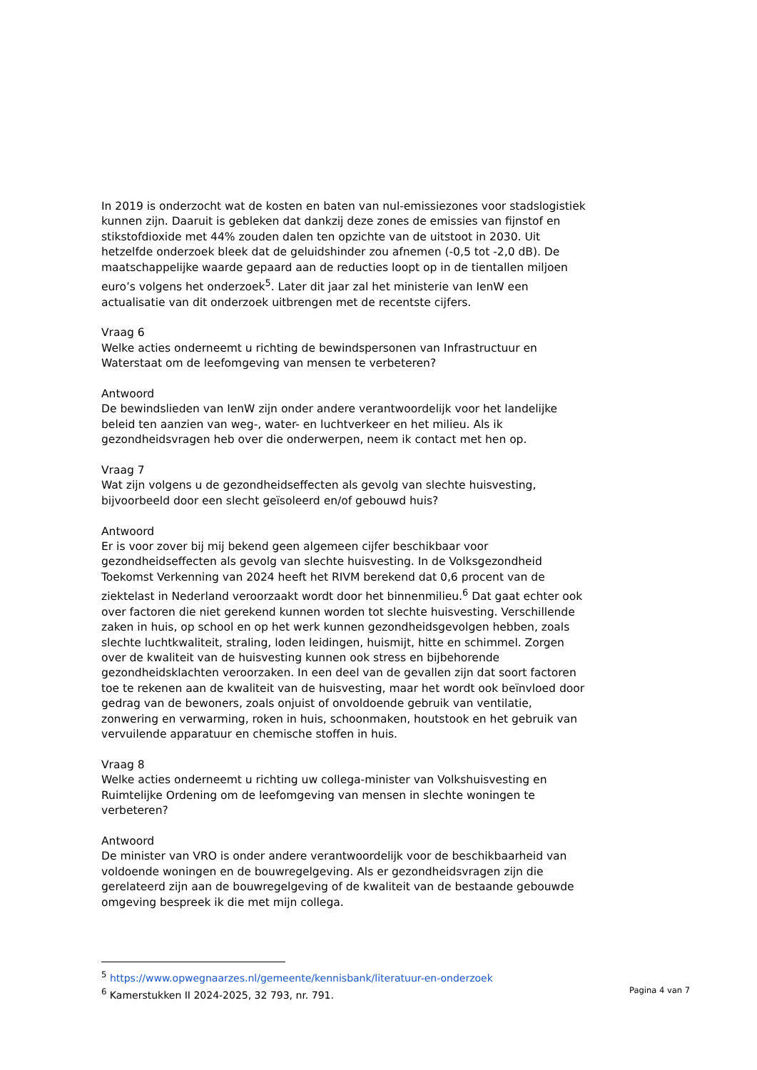In 2019 is onderzocht wat de kosten en baten van nul-emissiezones voor stadslogistiek kunnen zijn. Daaruit is gebleken dat dankzij deze zones de emissies van fijnstof en stikstofdioxide met 44% zouden dalen ten opzichte van de uitstoot in 2030. Uit hetzelfde onderzoek bleek dat de geluidshinder zou afnemen (-0,5 tot -2,0 dB). De maatschappelijke waarde gepaard aan de reducties loopt op in de tientallen miljoen euro’s volgens het onderzoek<sup>5</sup>. Later dit jaar zal het ministerie van IenW een actualisatie van dit onderzoek uitbrengen met de recentste cijfers.
Vraag 6
Welke acties onderneemt u richting de bewindspersonen van Infrastructuur en Waterstaat om de leefomgeving van mensen te verbeteren?
Antwoord
De bewindslieden van IenW zijn onder andere verantwoordelijk voor het landelijke beleid ten aanzien van weg-, water- en luchtverkeer en het milieu. Als ik gezondheidsvragen heb over die onderwerpen, neem ik contact met hen op.
Vraag 7
Wat zijn volgens u de gezondheidseffecten als gevolg van slechte huisvesting, bijvoorbeeld door een slecht geïsoleerd en/of gebouwd huis?
Antwoord
Er is voor zover bij mij bekend geen algemeen cijfer beschikbaar voor gezondheidseffecten als gevolg van slechte huisvesting. In de Volksgezondheid Toekomst Verkenning van 2024 heeft het RIVM berekend dat 0,6 procent van de ziektelast in Nederland veroorzaakt wordt door het binnenmilieu.<sup>6</sup> Dat gaat echter ook over factoren die niet gerekend kunnen worden tot slechte huisvesting. Verschillende zaken in huis, op school en op het werk kunnen gezondheidsgevolgen hebben, zoals slechte luchtkwaliteit, straling, loden leidingen, huismijt, hitte en schimmel. Zorgen over de kwaliteit van de huisvesting kunnen ook stress en bijbehorende gezondheidsklachten veroorzaken. In een deel van de gevallen zijn dat soort factoren toe te rekenen aan de kwaliteit van de huisvesting, maar het wordt ook beïnvloed door gedrag van de bewoners, zoals onjuist of onvoldoende gebruik van ventilatie, zonwering en verwarming, roken in huis, schoonmaken, houtstook en het gebruik van vervuilende apparatuur en chemische stoffen in huis.
Vraag 8
Welke acties onderneemt u richting uw collega-minister van Volkshuisvesting en Ruimtelijke Ordening om de leefomgeving van mensen in slechte woningen te verbeteren?
Antwoord
De minister van VRO is onder andere verantwoordelijk voor de beschikbaarheid van voldoende woningen en de bouwregelgeving. Als er gezondheidsvragen zijn die gerelateerd zijn aan de bouwregelgeving of de kwaliteit van de bestaande gebouwde omgeving bespreek ik die met mijn collega.
<sup>5</sup> https://www.opwegnaarzes.nl/gemeente/kennisbank/literatuur-en-onderzoek
<sup>6</sup> Kamerstukken II 2024-2025, 32 793, nr. 791.
Pagina 4 van 7